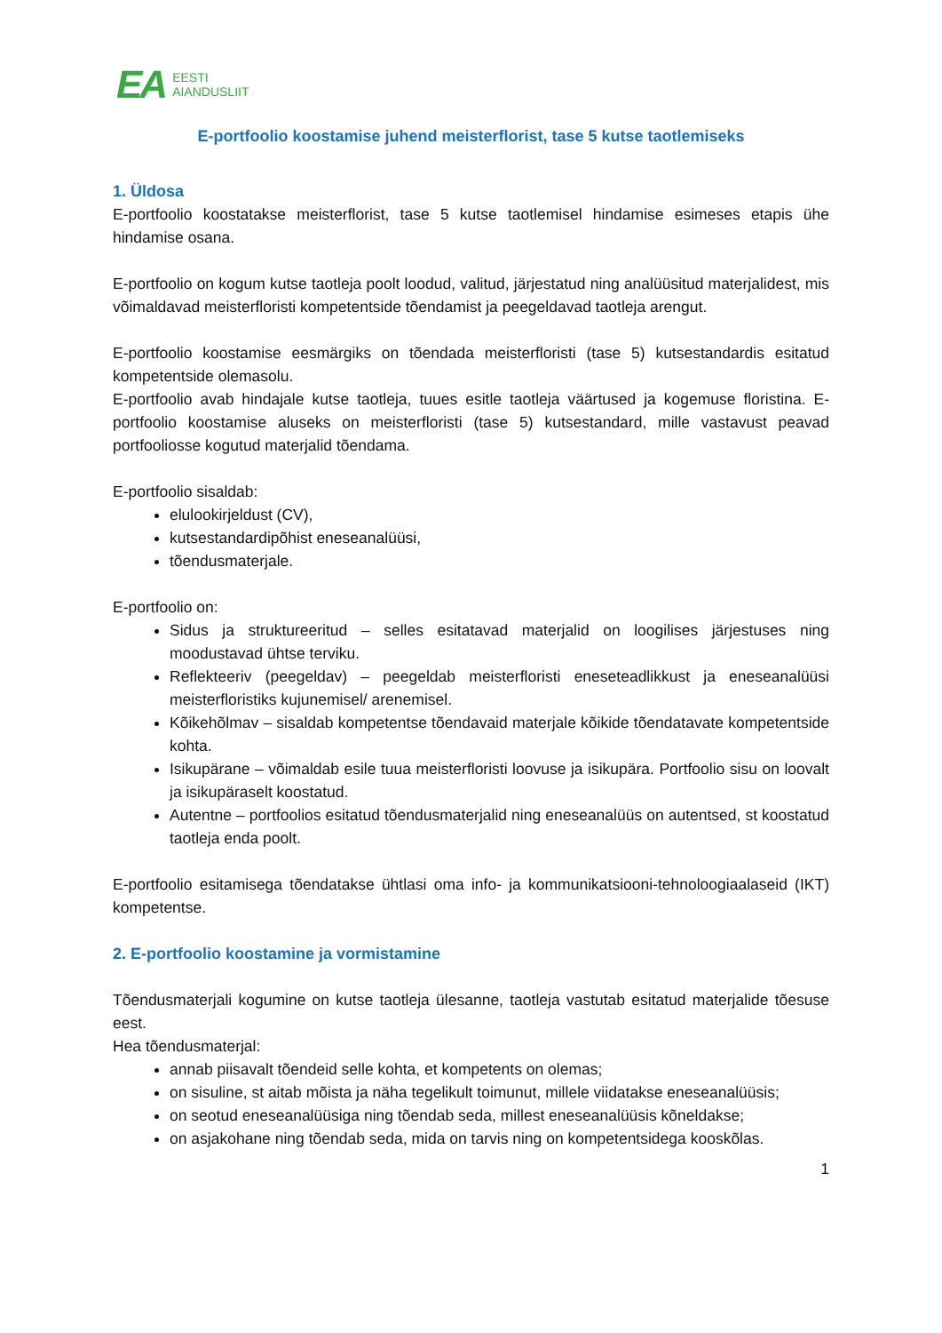EA EESTI
AIANDUSLIIT
E-portfoolio koostamise juhend meisterflorist, tase 5 kutse taotlemiseks
1. Üldosa
E-portfoolio koostatakse meisterflorist, tase 5 kutse taotlemisel hindamise esimeses etapis ühe hindamise osana.
E-portfoolio on kogum kutse taotleja poolt loodud, valitud, järjestatud ning analüüsitud materjalidest, mis võimaldavad meisterfloristi kompetentside tõendamist ja peegeldavad taotleja arengut.
E-portfoolio koostamise eesmärgiks on tõendada meisterfloristi (tase 5) kutsestandardis esitatud kompetentside olemasolu.
E-portfoolio avab hindajale kutse taotleja, tuues esitle taotleja väärtused ja kogemuse floristina. E-portfoolio koostamise aluseks on meisterfloristi (tase 5) kutsestandard, mille vastavust peavad portfooliosse kogutud materjalid tõendama.
E-portfoolio sisaldab:
elulookirjeldust (CV),
kutsestandardipõhist eneseanalüüsi,
tõendusmaterjale.
E-portfoolio on:
Sidus ja struktureeritud – selles esitatavad materjalid on loogilises järjestuses ning moodustavad ühtse terviku.
Reflekteeriv (peegeldav) – peegeldab meisterfloristi eneseteadlikkust ja eneseanalüüsi meisterfloristiks kujunemisel/ arenemisel.
Kõikehõlmav – sisaldab kompetentse tõendavaid materjale kõikide tõendatavate kompetentside kohta.
Isikupärane – võimaldab esile tuua meisterfloristi loovuse ja isikupära. Portfoolio sisu on loovalt ja isikupäraselt koostatud.
Autentne – portfoolios esitatud tõendusmaterjalid ning eneseanalüüs on autentsed, st koostatud taotleja enda poolt.
E-portfoolio esitamisega tõendatakse ühtlasi oma info- ja kommunikatsiooni-tehnoloogiaalaseid (IKT) kompetentse.
2. E-portfoolio koostamine ja vormistamine
Tõendusmaterjali kogumine on kutse taotleja ülesanne, taotleja vastutab esitatud materjalide tõesuse eest.
Hea tõendusmaterjal:
annab piisavalt tõendeid selle kohta, et kompetents on olemas;
on sisuline, st aitab mõista ja näha tegelikult toimunut, millele viidatakse eneseanalüüsis;
on seotud eneseanalüüsiga ning tõendab seda, millest eneseanalüüsis kõneldakse;
on asjakohane ning tõendab seda, mida on tarvis ning on kompetentsidega kooskõlas.
1